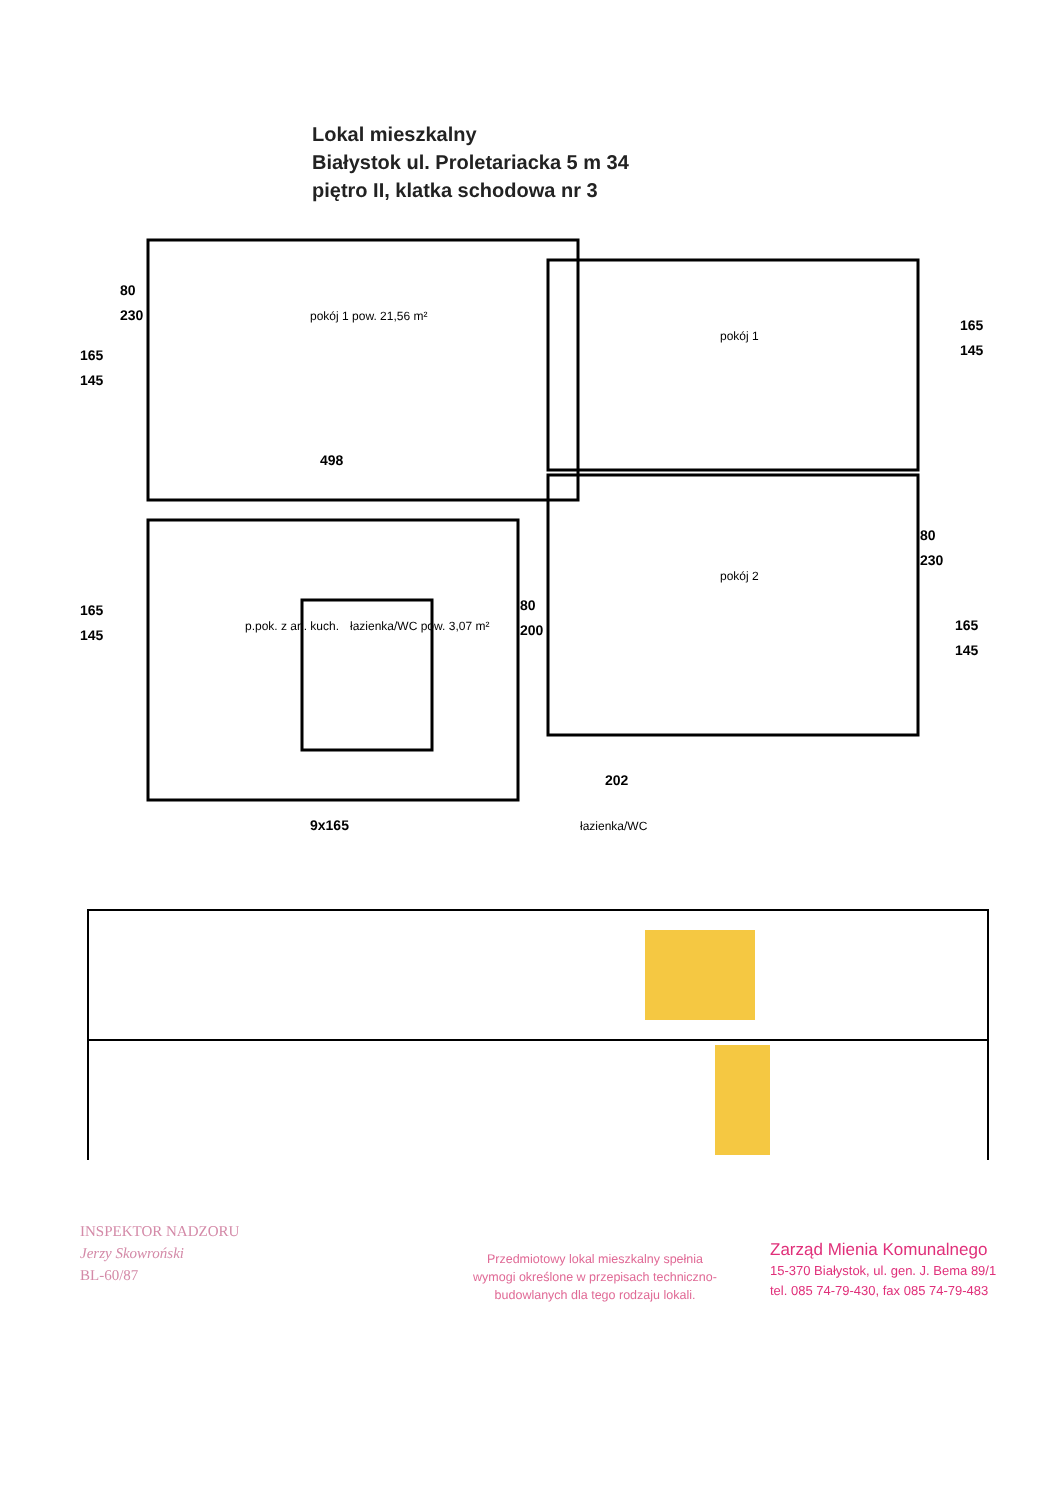Lokal mieszkalny
Białystok ul. Proletariacka 5 m 34
piętro II, klatka schodowa nr 3
80
230
165
145
498
165
145
80
200
165
145
80
230
165
145
202
9x165
pokój 1 pow. 21,56 m²
pokój 1
pokój 2
p.pok. z an. kuch.
łazienka/WC pow. 3,07 m²
łazienka/WC
INSPEKTOR NADZORU
Jerzy Skowroński
BL-60/87
Przedmiotowy lokal mieszkalny spełnia wymogi określone w przepisach techniczno-budowlanych dla tego rodzaju lokali.
Zarząd Mienia Komunalnego
15-370 Białystok, ul. gen. J. Bema 89/1
tel. 085 74-79-430, fax 085 74-79-483